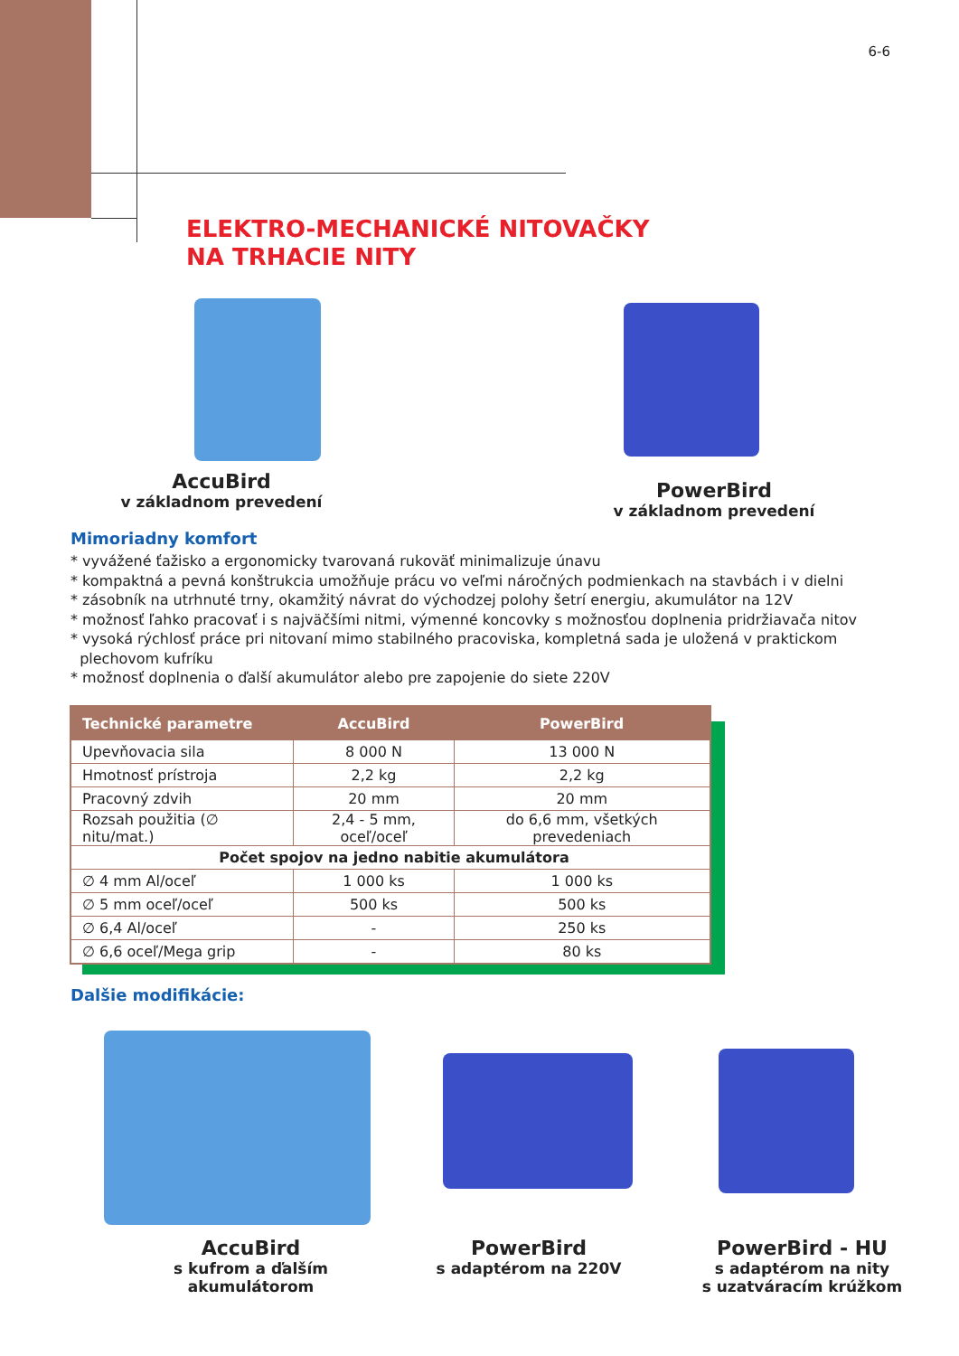6-6
ELEKTRO-MECHANICKÉ NITOVAČKY
NA TRHACIE NITY
AccuBird
v základnom prevedení
PowerBird
v základnom prevedení
Mimoriadny komfort
* vyvážené ťažisko a ergonomicky tvarovaná rukoväť minimalizuje únavu
* kompaktná a pevná konštrukcia umožňuje prácu vo veľmi náročných podmienkach na stavbách i v dielni
* zásobník na utrhnuté trny, okamžitý návrat do východzej polohy šetrí energiu, akumulátor na 12V
* možnosť ľahko pracovať i s najväčšími nitmi, výmenné koncovky s možnosťou doplnenia pridržiavača nitov
* vysoká rýchlosť práce pri nitovaní mimo stabilného pracoviska, kompletná sada je uložená v praktickom
plechovom kufríku
* možnosť doplnenia o ďalší akumulátor alebo pre zapojenie do siete 220V
| Technické parametre | AccuBird | PowerBird |
| --- | --- | --- |
| Upevňovacia sila | 8 000 N | 13 000 N |
| Hmotnosť prístroja | 2,2 kg | 2,2 kg |
| Pracovný zdvih | 20 mm | 20 mm |
| Rozsah použitia (∅ nitu/mat.) | 2,4 - 5 mm, oceľ/oceľ | do 6,6 mm, všetkých prevedeniach |
| Počet spojov na jedno nabitie akumulátora | | |
| ∅ 4 mm Al/oceľ | 1 000 ks | 1 000 ks |
| ∅ 5 mm oceľ/oceľ | 500 ks | 500 ks |
| ∅ 6,4 Al/oceľ | - | 250 ks |
| ∅ 6,6 oceľ/Mega grip | - | 80 ks |
Dalšie modifikácie:
AccuBird
s kufrom a ďalším
akumulátorom
PowerBird
s adaptérom na 220V
PowerBird - HU
s adaptérom na nity
s uzatváracím krúžkom